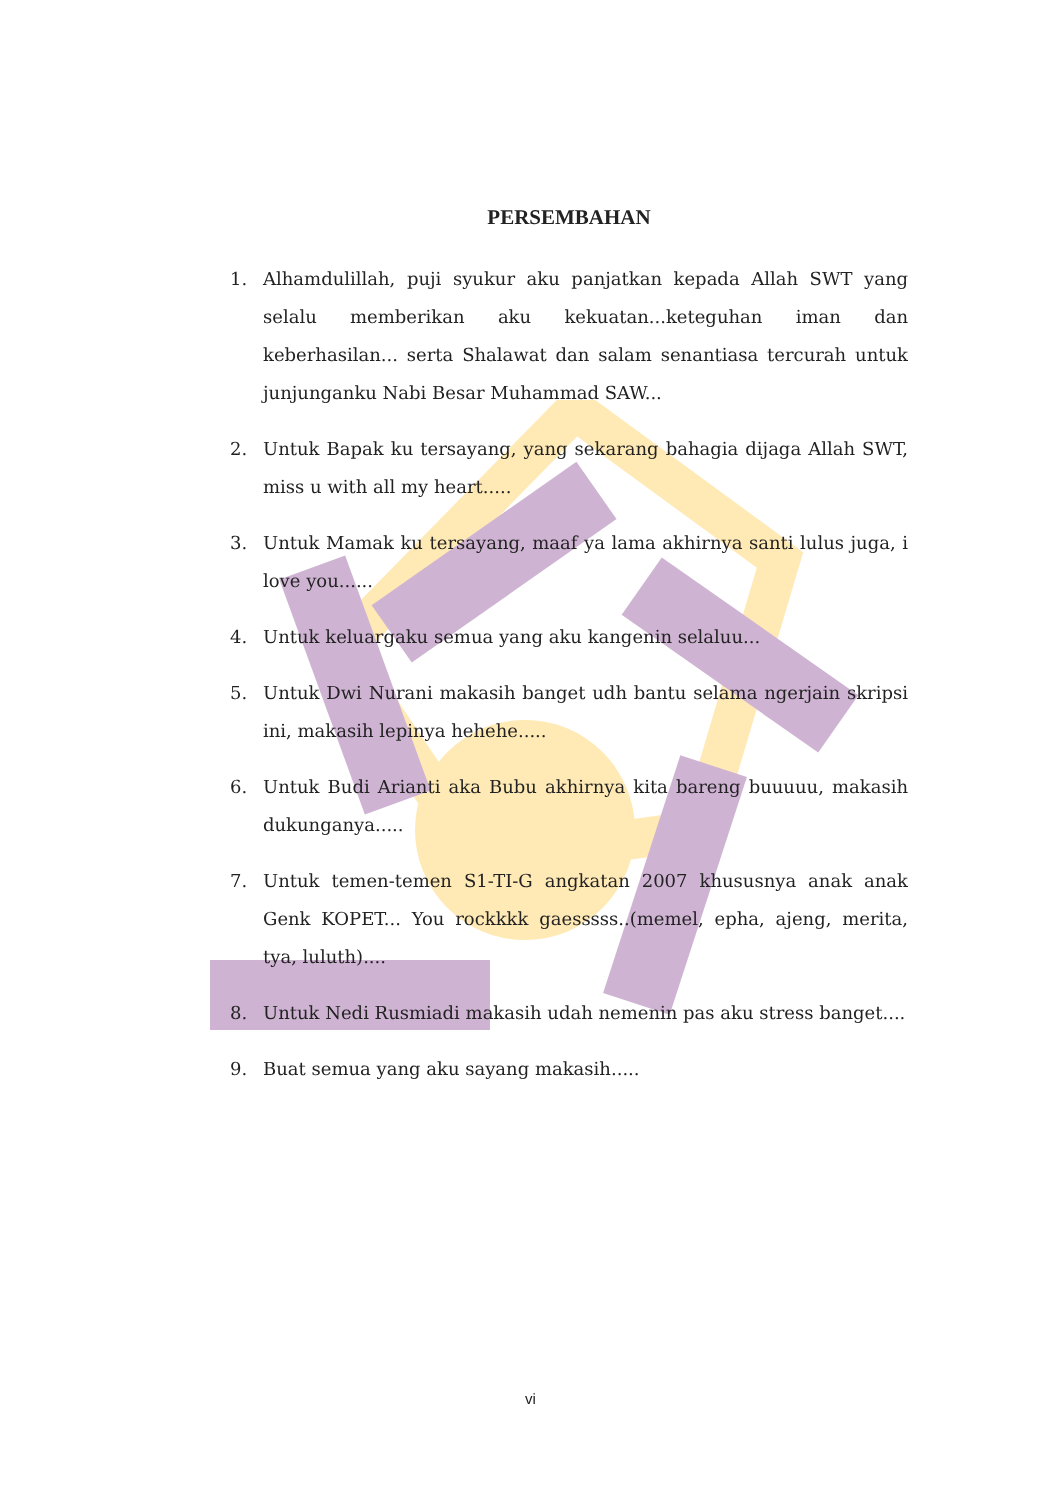PERSEMBAHAN
1. Alhamdulillah, puji syukur aku panjatkan kepada Allah SWT yang selalu memberikan aku kekuatan...keteguhan iman dan keberhasilan... serta Shalawat dan salam senantiasa tercurah untuk junjunganku Nabi Besar Muhammad SAW...
2. Untuk Bapak ku tersayang, yang sekarang bahagia dijaga Allah SWT, miss u with all my heart.....
3. Untuk Mamak ku tersayang, maaf ya lama akhirnya santi lulus juga, i love you......
4. Untuk keluargaku semua yang aku kangenin selaluu...
5. Untuk Dwi Nurani makasih banget udh bantu selama ngerjain skripsi ini, makasih lepinya hehehe.....
6. Untuk Budi Arianti aka Bubu akhirnya kita bareng buuuuu, makasih dukunganya.....
7. Untuk temen-temen S1-TI-G angkatan 2007 khususnya anak anak Genk KOPET... You rockkkk gaesssss..(memel, epha, ajeng, merita, tya, luluth)....
8. Untuk Nedi Rusmiadi makasih udah nemenin pas aku stress banget....
9. Buat semua yang aku sayang makasih.....
vi